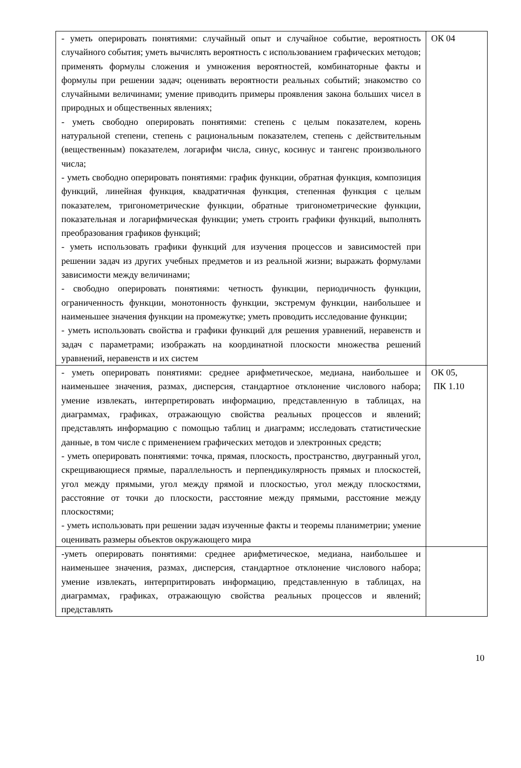| - уметь оперировать понятиями: случайный опыт и случайное событие, вероятность случайного события; уметь вычислять вероятность с использованием графических методов; применять формулы сложения и умножения вероятностей, комбинаторные факты и формулы при решении задач; оценивать вероятности реальных событий; знакомство со случайными величинами; умение приводить примеры проявления закона больших чисел в природных и общественных явлениях; - уметь свободно оперировать понятиями: степень с целым показателем, корень натуральной степени, степень с рациональным показателем, степень с действительным (вещественным) показателем, логарифм числа, синус, косинус и тангенс произвольного числа; - уметь свободно оперировать понятиями: график функции, обратная функция, композиция функций, линейная функция, квадратичная функция, степенная функция с целым показателем, тригонометрические функции, обратные тригонометрические функции, показательная и логарифмическая функции; уметь строить графики функций, выполнять преобразования графиков функций; - уметь использовать графики функций для изучения процессов и зависимостей при решении задач из других учебных предметов и из реальной жизни; выражать формулами зависимости между величинами; - свободно оперировать понятиями: четность функции, периодичность функции, ограниченность функции, монотонность функции, экстремум функции, наибольшее и наименьшее значения функции на промежутке; уметь проводить исследование функции; - уметь использовать свойства и графики функций для решения уравнений, неравенств и задач с параметрами; изображать на координатной плоскости множества решений уравнений, неравенств и их систем | ОК 04 |
| - уметь оперировать понятиями: среднее арифметическое, медиана, наибольшее и наименьшее значения, размах, дисперсия, стандартное отклонение числового набора; умение извлекать, интерпретировать информацию, представленную в таблицах, на диаграммах, графиках, отражающую свойства реальных процессов и явлений; представлять информацию с помощью таблиц и диаграмм; исследовать статистические данные, в том числе с применением графических методов и электронных средств; - уметь оперировать понятиями: точка, прямая, плоскость, пространство, двугранный угол, скрещивающиеся прямые, параллельность и перпендикулярность прямых и плоскостей, угол между прямыми, угол между прямой и плоскостью, угол между плоскостями, расстояние от точки до плоскости, расстояние между прямыми, расстояние между плоскостями; - уметь использовать при решении задач изученные факты и теоремы планиметрии; умение оценивать размеры объектов окружающего мира | ОК 05, ПК 1.10 |
| -уметь оперировать понятиями: среднее арифметическое, медиана, наибольшее и наименьшее значения, размах, дисперсия, стандартное отклонение числового набора; умение извлекать, интерпритировать информацию, представленную в таблицах, на диаграммах, графиках, отражающую свойства реальных процессов и явлений; представлять | |
10